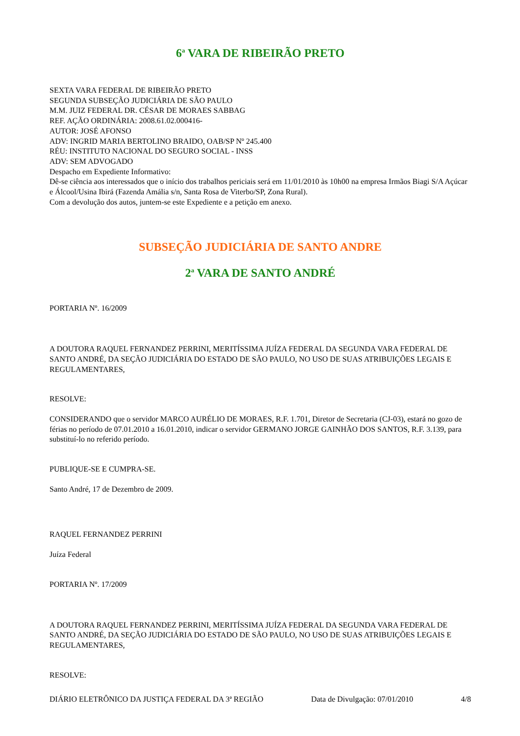6<sup>a</sup> VARA DE RIBEIRÃO PRETO
SEXTA VARA FEDERAL DE RIBEIRÃO PRETO
SEGUNDA SUBSEÇÃO JUDICIÁRIA DE SÃO PAULO
M.M. JUIZ FEDERAL DR. CÉSAR DE MORAES SABBAG
REF. AÇÃO ORDINÁRIA: 2008.61.02.000416-
AUTOR: JOSÉ AFONSO
ADV: INGRID MARIA BERTOLINO BRAIDO, OAB/SP Nº 245.400
RÉU: INSTITUTO NACIONAL DO SEGURO SOCIAL - INSS
ADV: SEM ADVOGADO
Despacho em Expediente Informativo:
Dê-se ciência aos interessados que o início dos trabalhos periciais será em 11/01/2010 às 10h00 na empresa Irmãos Biagi S/A Açúcar e Álcool/Usina Ibirá (Fazenda Amália s/n, Santa Rosa de Viterbo/SP, Zona Rural).
Com a devolução dos autos, juntem-se este Expediente e a petição em anexo.
SUBSEÇÃO JUDICIÁRIA DE SANTO ANDRE
2<sup>a</sup> VARA DE SANTO ANDRÉ
PORTARIA Nº. 16/2009
A DOUTORA RAQUEL FERNANDEZ PERRINI, MERITÍSSIMA JUÍZA FEDERAL DA SEGUNDA VARA FEDERAL DE SANTO ANDRÉ, DA SEÇÃO JUDICIÁRIA DO ESTADO DE SÃO PAULO, NO USO DE SUAS ATRIBUIÇÕES LEGAIS E REGULAMENTARES,
RESOLVE:
CONSIDERANDO que o servidor MARCO AURÉLIO DE MORAES, R.F. 1.701, Diretor de Secretaria (CJ-03), estará no gozo de férias no período de 07.01.2010 a 16.01.2010, indicar o servidor GERMANO JORGE GAINHÃO DOS SANTOS, R.F. 3.139, para substituí-lo no referido período.
PUBLIQUE-SE E CUMPRA-SE.
Santo André, 17 de Dezembro de 2009.
RAQUEL FERNANDEZ PERRINI
Juíza Federal
PORTARIA Nº. 17/2009
A DOUTORA RAQUEL FERNANDEZ PERRINI, MERITÍSSIMA JUÍZA FEDERAL DA SEGUNDA VARA FEDERAL DE SANTO ANDRÉ, DA SEÇÃO JUDICIÁRIA DO ESTADO DE SÃO PAULO, NO USO DE SUAS ATRIBUIÇÕES LEGAIS E REGULAMENTARES,
RESOLVE:
DIÁRIO ELETRÔNICO DA JUSTIÇA FEDERAL DA 3ª REGIÃO Data de Divulgação: 07/01/2010 4/8